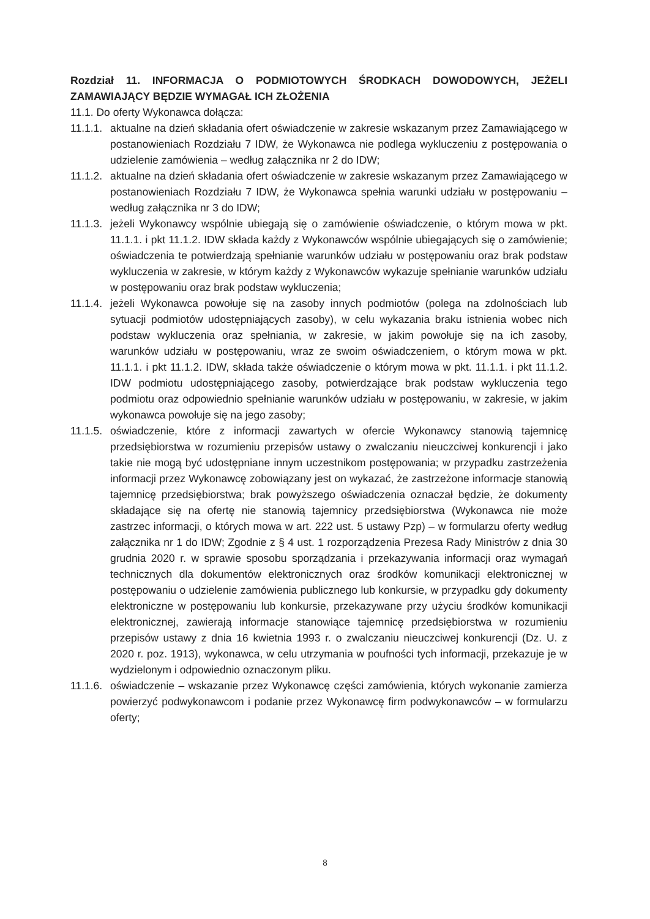Rozdział 11. INFORMACJA O PODMIOTOWYCH ŚRODKACH DOWODOWYCH, JEŻELI ZAMAWIAJĄCY BĘDZIE WYMAGAŁ ICH ZŁOŻENIA
11.1. Do oferty Wykonawca dołącza:
11.1.1. aktualne na dzień składania ofert oświadczenie w zakresie wskazanym przez Zamawiającego w postanowieniach Rozdziału 7 IDW, że Wykonawca nie podlega wykluczeniu z postępowania o udzielenie zamówienia – według załącznika nr 2 do IDW;
11.1.2. aktualne na dzień składania ofert oświadczenie w zakresie wskazanym przez Zamawiającego w postanowieniach Rozdziału 7 IDW, że Wykonawca spełnia warunki udziału w postępowaniu – według załącznika nr 3 do IDW;
11.1.3. jeżeli Wykonawcy wspólnie ubiegają się o zamówienie oświadczenie, o którym mowa w pkt. 11.1.1. i pkt 11.1.2. IDW składa każdy z Wykonawców wspólnie ubiegających się o zamówienie; oświadczenia te potwierdzają spełnianie warunków udziału w postępowaniu oraz brak podstaw wykluczenia w zakresie, w którym każdy z Wykonawców wykazuje spełnianie warunków udziału w postępowaniu oraz brak podstaw wykluczenia;
11.1.4. jeżeli Wykonawca powołuje się na zasoby innych podmiotów (polega na zdolnościach lub sytuacji podmiotów udostępniających zasoby), w celu wykazania braku istnienia wobec nich podstaw wykluczenia oraz spełniania, w zakresie, w jakim powołuje się na ich zasoby, warunków udziału w postępowaniu, wraz ze swoim oświadczeniem, o którym mowa w pkt. 11.1.1. i pkt 11.1.2. IDW, składa także oświadczenie o którym mowa w pkt. 11.1.1. i pkt 11.1.2. IDW podmiotu udostępniającego zasoby, potwierdzające brak podstaw wykluczenia tego podmiotu oraz odpowiednio spełnianie warunków udziału w postępowaniu, w zakresie, w jakim wykonawca powołuje się na jego zasoby;
11.1.5. oświadczenie, które z informacji zawartych w ofercie Wykonawcy stanowią tajemnicę przedsiębiorstwa w rozumieniu przepisów ustawy o zwalczaniu nieuczciwej konkurencji i jako takie nie mogą być udostępniane innym uczestnikom postępowania; w przypadku zastrzeżenia informacji przez Wykonawcę zobowiązany jest on wykazać, że zastrzeżone informacje stanowią tajemnicę przedsiębiorstwa; brak powyższego oświadczenia oznaczał będzie, że dokumenty składające się na ofertę nie stanowią tajemnicy przedsiębiorstwa (Wykonawca nie może zastrzec informacji, o których mowa w art. 222 ust. 5 ustawy Pzp) – w formularzu oferty według załącznika nr 1 do IDW; Zgodnie z § 4 ust. 1 rozporządzenia Prezesa Rady Ministrów z dnia 30 grudnia 2020 r. w sprawie sposobu sporządzania i przekazywania informacji oraz wymagań technicznych dla dokumentów elektronicznych oraz środków komunikacji elektronicznej w postępowaniu o udzielenie zamówienia publicznego lub konkursie, w przypadku gdy dokumenty elektroniczne w postępowaniu lub konkursie, przekazywane przy użyciu środków komunikacji elektronicznej, zawierają informacje stanowiące tajemnicę przedsiębiorstwa w rozumieniu przepisów ustawy z dnia 16 kwietnia 1993 r. o zwalczaniu nieuczciwej konkurencji (Dz. U. z 2020 r. poz. 1913), wykonawca, w celu utrzymania w poufności tych informacji, przekazuje je w wydzielonym i odpowiednio oznaczonym pliku.
11.1.6. oświadczenie – wskazanie przez Wykonawcę części zamówienia, których wykonanie zamierza powierzyć podwykonawcom i podanie przez Wykonawcę firm podwykonawców – w formularzu oferty;
8